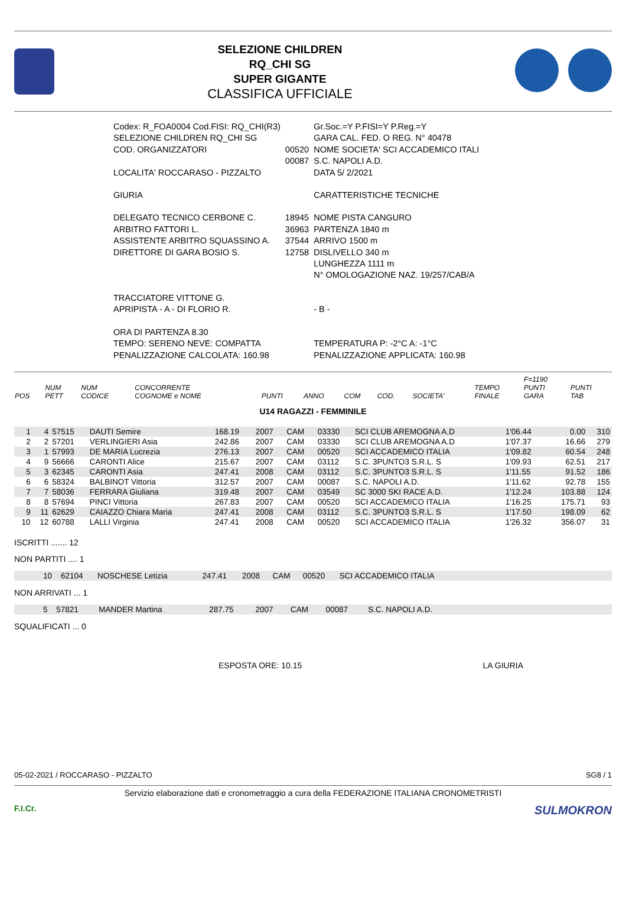SELEZIONE CHILDREN
RQ_CHI SG
SUPER GIGANTE
CLASSIFICA UFFICIALE
| Codex: R_FOA0004 Cod.FISI: RQ_CHI(R3) | | Gr.Soc.=Y P.FISI=Y P.Reg.=Y |
| SELEZIONE CHILDREN RQ_CHI SG | | GARA CAL. FED. O REG. N° 40478 |
| COD. ORGANIZZATORI | 00520 00087 | NOME SOCIETA' SCI ACCADEMICO ITALI S.C. NAPOLI A.D. |
| LOCALITA' ROCCARASO - PIZZALTO | | DATA 5/ 2/2021 |
| GIURIA | | CARATTERISTICHE TECNICHE |
| DELEGATO TECNICO CERBONE C. | 18945 | NOME PISTA CANGURO |
| ARBITRO FATTORI L. | 36963 | PARTENZA 1840 m |
| ASSISTENTE ARBITRO SQUASSINO A. | 37544 | ARRIVO 1500 m |
| DIRETTORE DI GARA BOSIO S. | 12758 | DISLIVELLO 340 m |
| | | LUNGHEZZA 1111 m |
| | | N° OMOLOGAZIONE NAZ. 19/257/CAB/A |
| TRACCIATORE VITTONE G. | | |
| APRIPISTA - A - DI FLORIO R. | | - B - |
| ORA DI PARTENZA 8.30 | | |
| TEMPO: SERENO NEVE: COMPATTA | | TEMPERATURA P: -2°C A: -1°C |
| PENALIZZAZIONE CALCOLATA: 160.98 | | PENALIZZAZIONE APPLICATA: 160.98 |
| POS | NUM PETT | NUM CODICE | CONCORRENTE COGNOME e NOME | PUNTI | ANNO | COM | COD. | SOCIETA' | TEMPO FINALE | F=1190 PUNTI GARA | PUNTI TAB |
| --- | --- | --- | --- | --- | --- | --- | --- | --- | --- | --- | --- |
U14 RAGAZZI - FEMMINILE
| 1 | 4 | 57515 | DAUTI Semire | 168.19 | 2007 | CAM | 03330 | SCI CLUB AREMOGNA A.D | 1'06.44 | 0.00 | 310 |
| 2 | 2 | 57201 | VERLINGIERI Asia | 242.86 | 2007 | CAM | 03330 | SCI CLUB AREMOGNA A.D | 1'07.37 | 16.66 | 279 |
| 3 | 1 | 57993 | DE MARIA Lucrezia | 276.13 | 2007 | CAM | 00520 | SCI ACCADEMICO ITALIA | 1'09.82 | 60.54 | 248 |
| 4 | 9 | 56666 | CARONTI Alice | 215.67 | 2007 | CAM | 03112 | S.C. 3PUNTO3 S.R.L. S | 1'09.93 | 62.51 | 217 |
| 5 | 3 | 62345 | CARONTI Asia | 247.41 | 2008 | CAM | 03112 | S.C. 3PUNTO3 S.R.L. S | 1'11.55 | 91.52 | 186 |
| 6 | 6 | 58324 | BALBINOT Vittoria | 312.57 | 2007 | CAM | 00087 | S.C. NAPOLI A.D. | 1'11.62 | 92.78 | 155 |
| 7 | 7 | 58036 | FERRARA Giuliana | 319.48 | 2007 | CAM | 03549 | SC 3000 SKI RACE A.D. | 1'12.24 | 103.88 | 124 |
| 8 | 8 | 57694 | PINCI Vittoria | 267.83 | 2007 | CAM | 00520 | SCI ACCADEMICO ITALIA | 1'16.25 | 175.71 | 93 |
| 9 | 11 | 62629 | CAIAZZO Chiara Maria | 247.41 | 2008 | CAM | 03112 | S.C. 3PUNTO3 S.R.L. S | 1'17.50 | 198.09 | 62 |
| 10 | 12 | 60788 | LALLI Virginia | 247.41 | 2008 | CAM | 00520 | SCI ACCADEMICO ITALIA | 1'26.32 | 356.07 | 31 |
ISCRITTI ....... 12
NON PARTITI .... 1
| | 10 | 62104 | NOSCHESE Letizia | 247.41 | 2008 | CAM | 00520 | SCI ACCADEMICO ITALIA | |
NON ARRIVATI ... 1
| | 5 | 57821 | MANDER Martina | 287.75 | 2007 | CAM | 00087 | S.C. NAPOLI A.D. | |
SQUALIFICATI ... 0
ESPOSTA ORE: 10.15 LA GIURIA
05-02-2021 / ROCCARASO - PIZZALTO SG8 / 1
Servizio elaborazione dati e cronometraggio a cura della FEDERAZIONE ITALIANA CRONOMETRISTI
F.I.Cr.
SULMOKRON